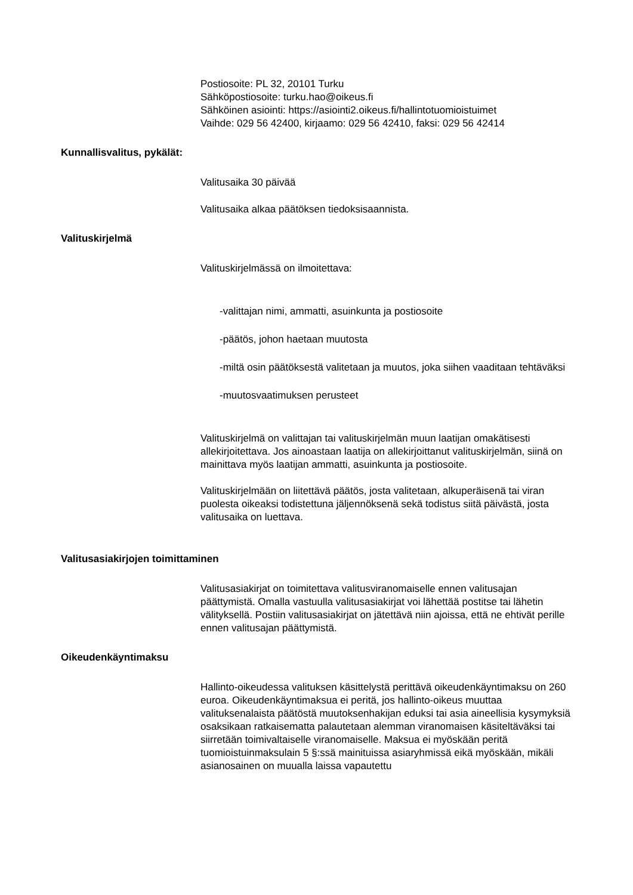Postiosoite: PL 32, 20101 Turku
Sähköpostiosoite: turku.hao@oikeus.fi
Sähköinen asiointi: https://asiointi2.oikeus.fi/hallintotuomioistuimet
Vaihde: 029 56 42400, kirjaamo: 029 56 42410, faksi: 029 56 42414
Kunnallisvalitus, pykälät:
Valitusaika 30 päivää
Valitusaika alkaa päätöksen tiedoksisaannista.
Valituskirjelmä
Valituskirjelmässä on ilmoitettava:
-valittajan nimi, ammatti, asuinkunta ja postiosoite
-päätös, johon haetaan muutosta
-miltä osin päätöksestä valitetaan ja muutos, joka siihen vaaditaan tehtäväksi
-muutosvaatimuksen perusteet
Valituskirjelmä on valittajan tai valituskirjelmän muun laatijan omakätisesti allekirjoitettava. Jos ainoastaan laatija on allekirjoittanut valituskirjelmän, siinä on mainittava myös laatijan ammatti, asuinkunta ja postiosoite.
Valituskirjelmään on liitettävä päätös, josta valitetaan, alkuperäisenä tai viran puolesta oikeaksi todistettuna jäljennöksenä sekä todistus siitä päivästä, josta valitusaika on luettava.
Valitusasiakirjojen toimittaminen
Valitusasiakirjat on toimitettava valitusviranomaiselle ennen valitusajan päättymistä. Omalla vastuulla valitusasiakirjat voi lähettää postitse tai lähetin välityksellä. Postiin valitusasiakirjat on jätettävä niin ajoissa, että ne ehtivät perille ennen valitusajan päättymistä.
Oikeudenkäyntimaksu
Hallinto-oikeudessa valituksen käsittelystä perittävä oikeudenkäyntimaksu on 260 euroa. Oikeudenkäyntimaksua ei peritä, jos hallinto-oikeus muuttaa valituksenalaista päätöstä muutoksenhakijan eduksi tai asia aineellisia kysymyksiä osaksikaan ratkaisematta palautetaan alemman viranomaisen käsiteltäväksi tai siirretään toimivaltaiselle viranomaiselle. Maksua ei myöskään peritä tuomioistuinmaksulain 5 §:ssä mainituissa asiaryhmissä eikä myöskään, mikäli asianosainen on muualla laissa vapautettu